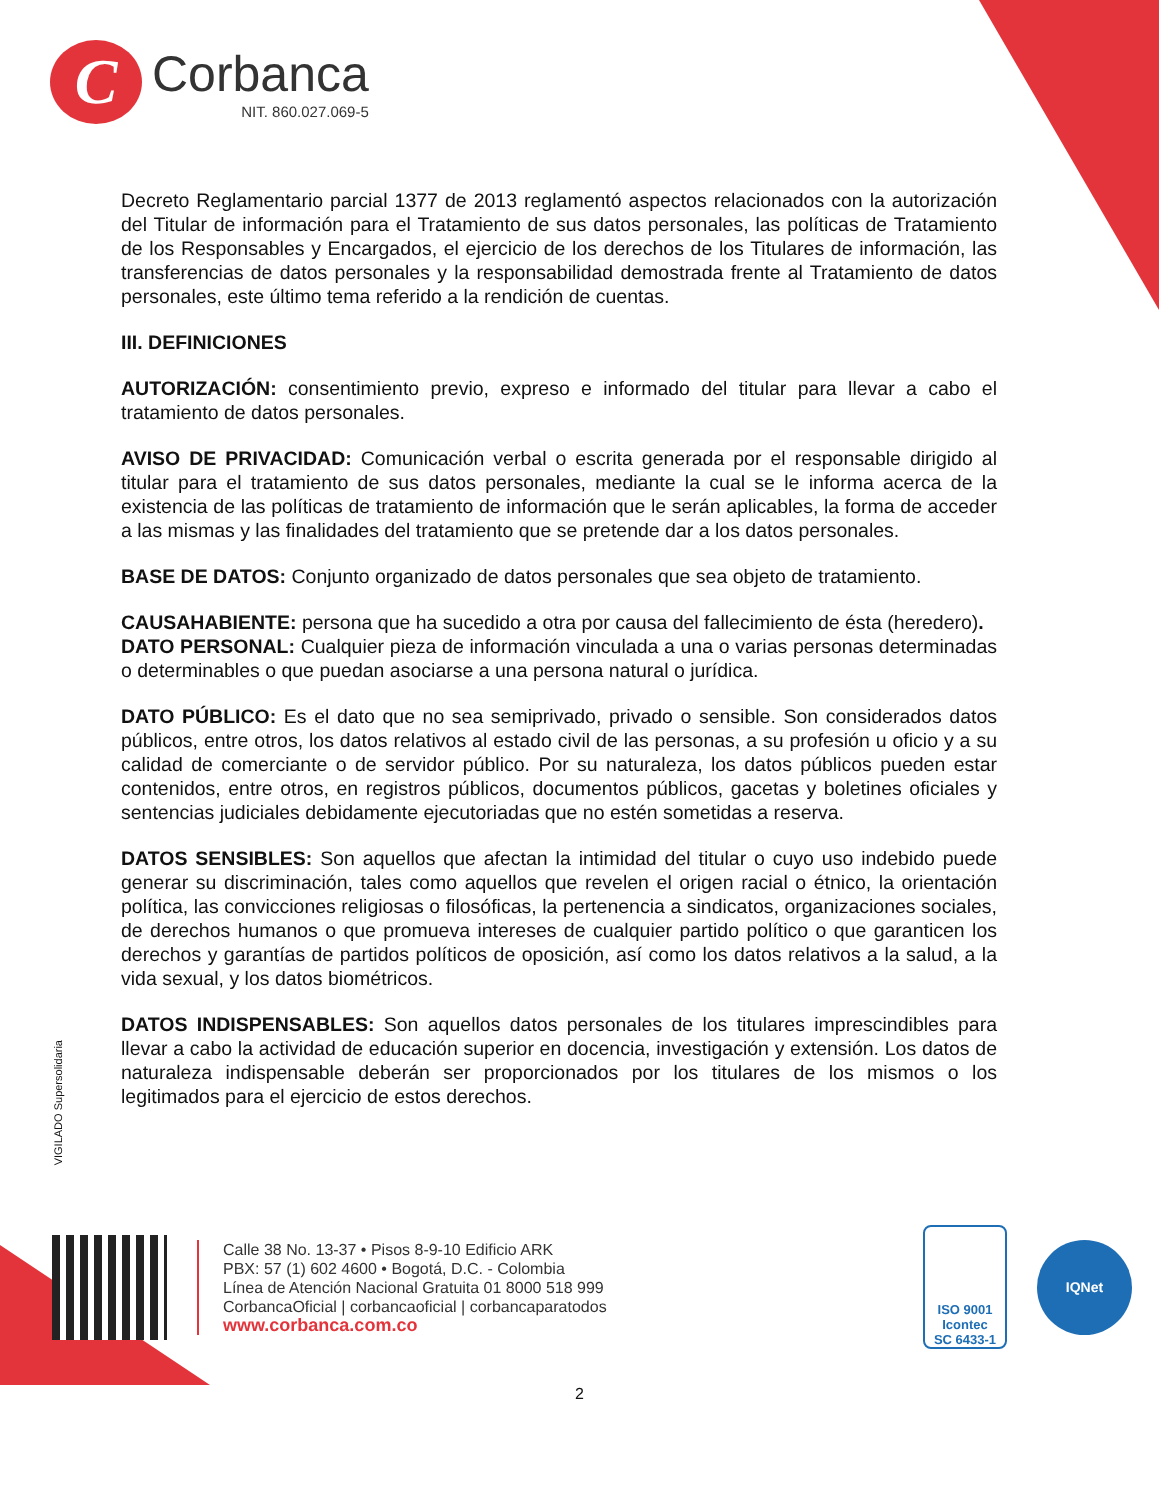C
Corbanca
NIT. 860.027.069-5
Decreto Reglamentario parcial 1377 de 2013 reglamentó aspectos relacionados con la autorización del Titular de información para el Tratamiento de sus datos personales, las políticas de Tratamiento de los Responsables y Encargados, el ejercicio de los derechos de los Titulares de información, las transferencias de datos personales y la responsabilidad demostrada frente al Tratamiento de datos personales, este último tema referido a la rendición de cuentas.
III. DEFINICIONES
AUTORIZACIÓN: consentimiento previo, expreso e informado del titular para llevar a cabo el tratamiento de datos personales.
AVISO DE PRIVACIDAD: Comunicación verbal o escrita generada por el responsable dirigido al titular para el tratamiento de sus datos personales, mediante la cual se le informa acerca de la existencia de las políticas de tratamiento de información que le serán aplicables, la forma de acceder a las mismas y las finalidades del tratamiento que se pretende dar a los datos personales.
BASE DE DATOS: Conjunto organizado de datos personales que sea objeto de tratamiento.
CAUSAHABIENTE: persona que ha sucedido a otra por causa del fallecimiento de ésta (heredero).
DATO PERSONAL: Cualquier pieza de información vinculada a una o varias personas determinadas o determinables o que puedan asociarse a una persona natural o jurídica.
DATO PÚBLICO: Es el dato que no sea semiprivado, privado o sensible. Son considerados datos públicos, entre otros, los datos relativos al estado civil de las personas, a su profesión u oficio y a su calidad de comerciante o de servidor público. Por su naturaleza, los datos públicos pueden estar contenidos, entre otros, en registros públicos, documentos públicos, gacetas y boletines oficiales y sentencias judiciales debidamente ejecutoriadas que no estén sometidas a reserva.
DATOS SENSIBLES: Son aquellos que afectan la intimidad del titular o cuyo uso indebido puede generar su discriminación, tales como aquellos que revelen el origen racial o étnico, la orientación política, las convicciones religiosas o filosóficas, la pertenencia a sindicatos, organizaciones sociales, de derechos humanos o que promueva intereses de cualquier partido político o que garanticen los derechos y garantías de partidos políticos de oposición, así como los datos relativos a la salud, a la vida sexual, y los datos biométricos.
DATOS INDISPENSABLES: Son aquellos datos personales de los titulares imprescindibles para llevar a cabo la actividad de educación superior en docencia, investigación y extensión. Los datos de naturaleza indispensable deberán ser proporcionados por los titulares de los mismos o los legitimados para el ejercicio de estos derechos.
VIGILADO Supersolidaria
Calle 38 No. 13-37 • Pisos 8-9-10 Edificio ARK
PBX: 57 (1) 602 4600 • Bogotá, D.C. - Colombia
Línea de Atención Nacional Gratuita 01 8000 518 999
CorbancaOficial | corbancaoficial | corbancaparatodos
www.corbanca.com.co
ISO 9001
Icontec
SC 6433-1
IQNet
2